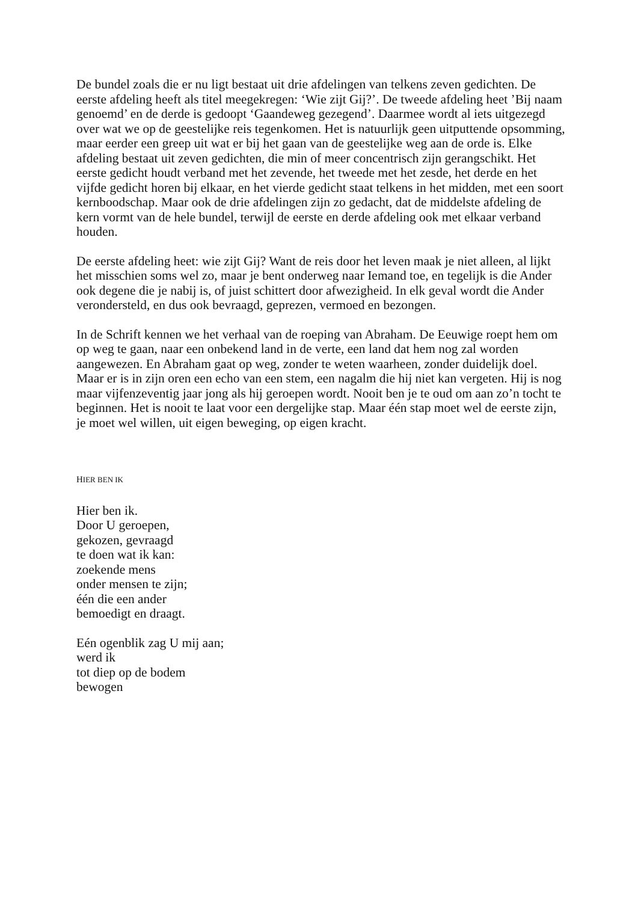De bundel zoals die er nu ligt bestaat uit drie afdelingen van telkens zeven gedichten. De eerste afdeling heeft als titel meegekregen: ‘Wie zijt Gij?’. De tweede afdeling heet ’Bij naam genoemd’ en de derde is gedoopt ‘Gaandeweg gezegend’. Daarmee wordt al iets uitgezegd over wat we op de geestelijke reis tegenkomen. Het is natuurlijk geen uitputtende opsomming, maar eerder een greep uit wat er bij het gaan van de geestelijke weg aan de orde is. Elke afdeling bestaat uit zeven gedichten, die min of meer concentrisch zijn gerangschikt. Het eerste gedicht houdt verband met het zevende, het tweede met het zesde, het derde en het vijfde gedicht horen bij elkaar, en het vierde gedicht staat telkens in het midden, met een soort kernboodschap. Maar ook de drie afdelingen zijn zo gedacht, dat de middelste afdeling de kern vormt van de hele bundel, terwijl de eerste en derde afdeling ook met elkaar verband houden.
De eerste afdeling heet: wie zijt Gij? Want de reis door het leven maak je niet alleen, al lijkt het misschien soms wel zo, maar je bent onderweg naar Iemand toe, en tegelijk is die Ander ook degene die je nabij is, of juist schittert door afwezigheid. In elk geval wordt die Ander verondersteld, en dus ook bevraagd, geprezen, vermoed en bezongen.
In de Schrift kennen we het verhaal van de roeping van Abraham. De Eeuwige roept hem om op weg te gaan, naar een onbekend land in de verte, een land dat hem nog zal worden aangewezen. En Abraham gaat op weg, zonder te weten waarheen, zonder duidelijk doel. Maar er is in zijn oren een echo van een stem, een nagalm die hij niet kan vergeten. Hij is nog maar vijfenzeventig jaar jong als hij geroepen wordt. Nooit ben je te oud om aan zo’n tocht te beginnen. Het is nooit te laat voor een dergelijke stap. Maar één stap moet wel de eerste zijn, je moet wel willen, uit eigen beweging, op eigen kracht.
HIER BEN IK
Hier ben ik.
Door U geroepen,
gekozen, gevraagd
te doen wat ik kan:
zoekende mens
onder mensen te zijn;
één die een ander
bemoedigt en draagt.
Eén ogenblik zag U mij aan;
werd ik
tot diep op de bodem
bewogen